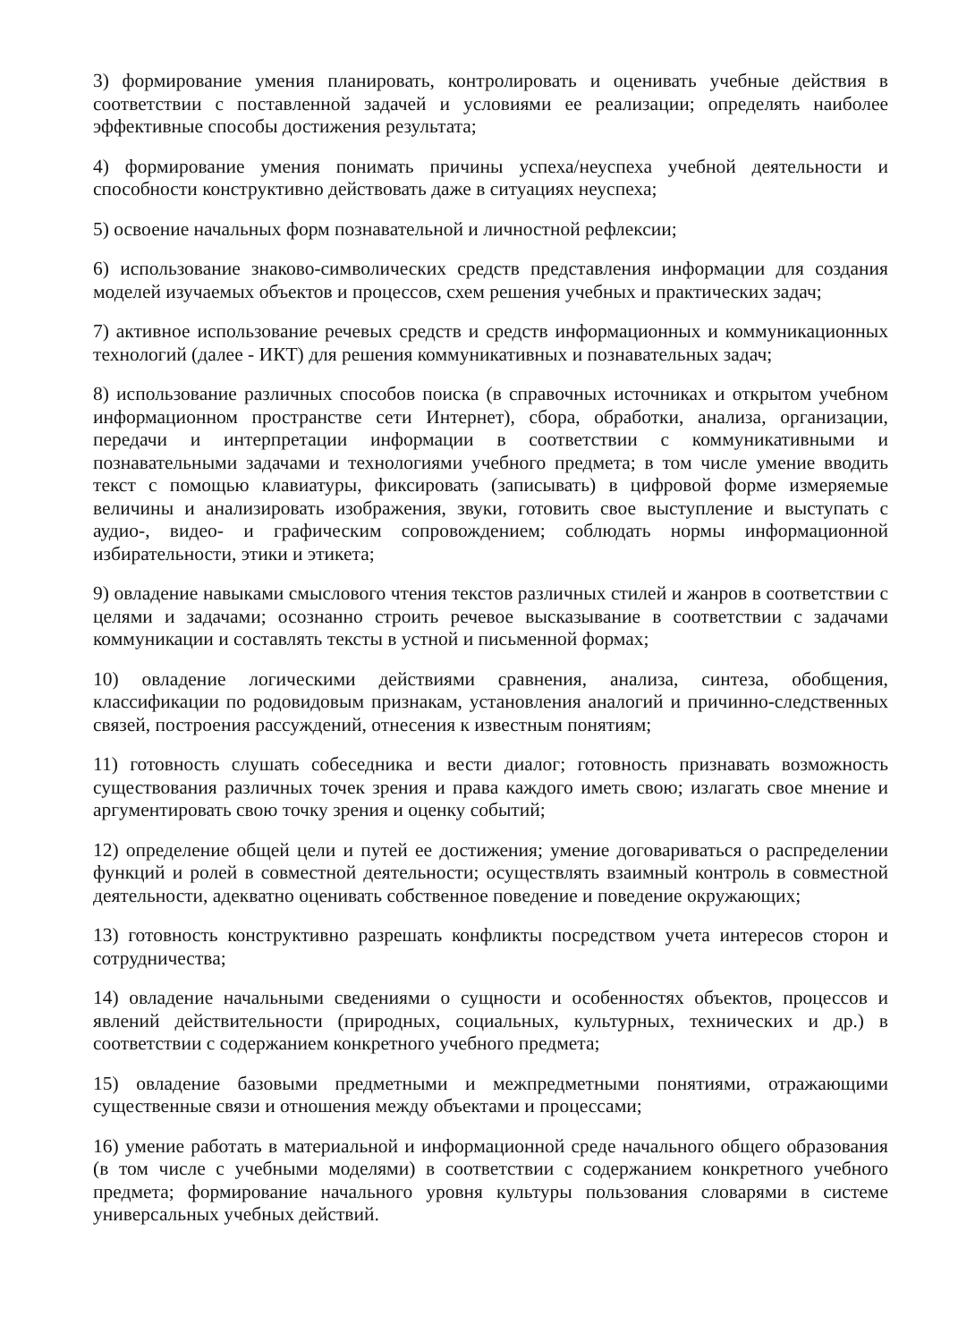3) формирование умения планировать, контролировать и оценивать учебные действия в соответствии с поставленной задачей и условиями ее реализации; определять наиболее эффективные способы достижения результата;
4) формирование умения понимать причины успеха/неуспеха учебной деятельности и способности конструктивно действовать даже в ситуациях неуспеха;
5) освоение начальных форм познавательной и личностной рефлексии;
6) использование знаково-символических средств представления информации для создания моделей изучаемых объектов и процессов, схем решения учебных и практических задач;
7) активное использование речевых средств и средств информационных и коммуникационных технологий (далее - ИКТ) для решения коммуникативных и познавательных задач;
8) использование различных способов поиска (в справочных источниках и открытом учебном информационном пространстве сети Интернет), сбора, обработки, анализа, организации, передачи и интерпретации информации в соответствии с коммуникативными и познавательными задачами и технологиями учебного предмета; в том числе умение вводить текст с помощью клавиатуры, фиксировать (записывать) в цифровой форме измеряемые величины и анализировать изображения, звуки, готовить свое выступление и выступать с аудио-, видео- и графическим сопровождением; соблюдать нормы информационной избирательности, этики и этикета;
9) овладение навыками смыслового чтения текстов различных стилей и жанров в соответствии с целями и задачами; осознанно строить речевое высказывание в соответствии с задачами коммуникации и составлять тексты в устной и письменной формах;
10) овладение логическими действиями сравнения, анализа, синтеза, обобщения, классификации по родовидовым признакам, установления аналогий и причинно-следственных связей, построения рассуждений, отнесения к известным понятиям;
11) готовность слушать собеседника и вести диалог; готовность признавать возможность существования различных точек зрения и права каждого иметь свою; излагать свое мнение и аргументировать свою точку зрения и оценку событий;
12) определение общей цели и путей ее достижения; умение договариваться о распределении функций и ролей в совместной деятельности; осуществлять взаимный контроль в совместной деятельности, адекватно оценивать собственное поведение и поведение окружающих;
13) готовность конструктивно разрешать конфликты посредством учета интересов сторон и сотрудничества;
14) овладение начальными сведениями о сущности и особенностях объектов, процессов и явлений действительности (природных, социальных, культурных, технических и др.) в соответствии с содержанием конкретного учебного предмета;
15) овладение базовыми предметными и межпредметными понятиями, отражающими существенные связи и отношения между объектами и процессами;
16) умение работать в материальной и информационной среде начального общего образования (в том числе с учебными моделями) в соответствии с содержанием конкретного учебного предмета; формирование начального уровня культуры пользования словарями в системе универсальных учебных действий.